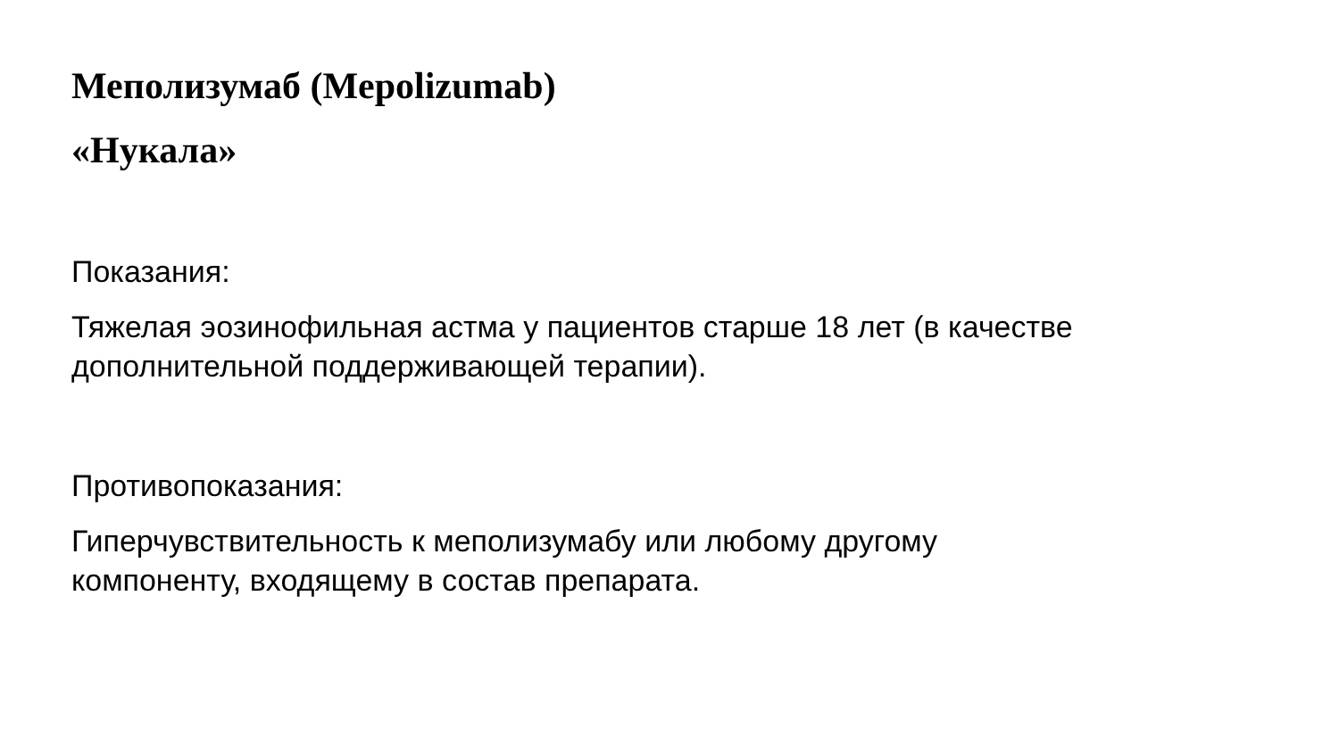Меполизумаб (Mepolizumab)
«Нукала»
Показания:
Тяжелая эозинофильная астма у пациентов старше 18 лет (в качестве дополнительной поддерживающей терапии).
Противопоказания:
Гиперчувствительность к меполизумабу или любому другому
компоненту, входящему в состав препарата.